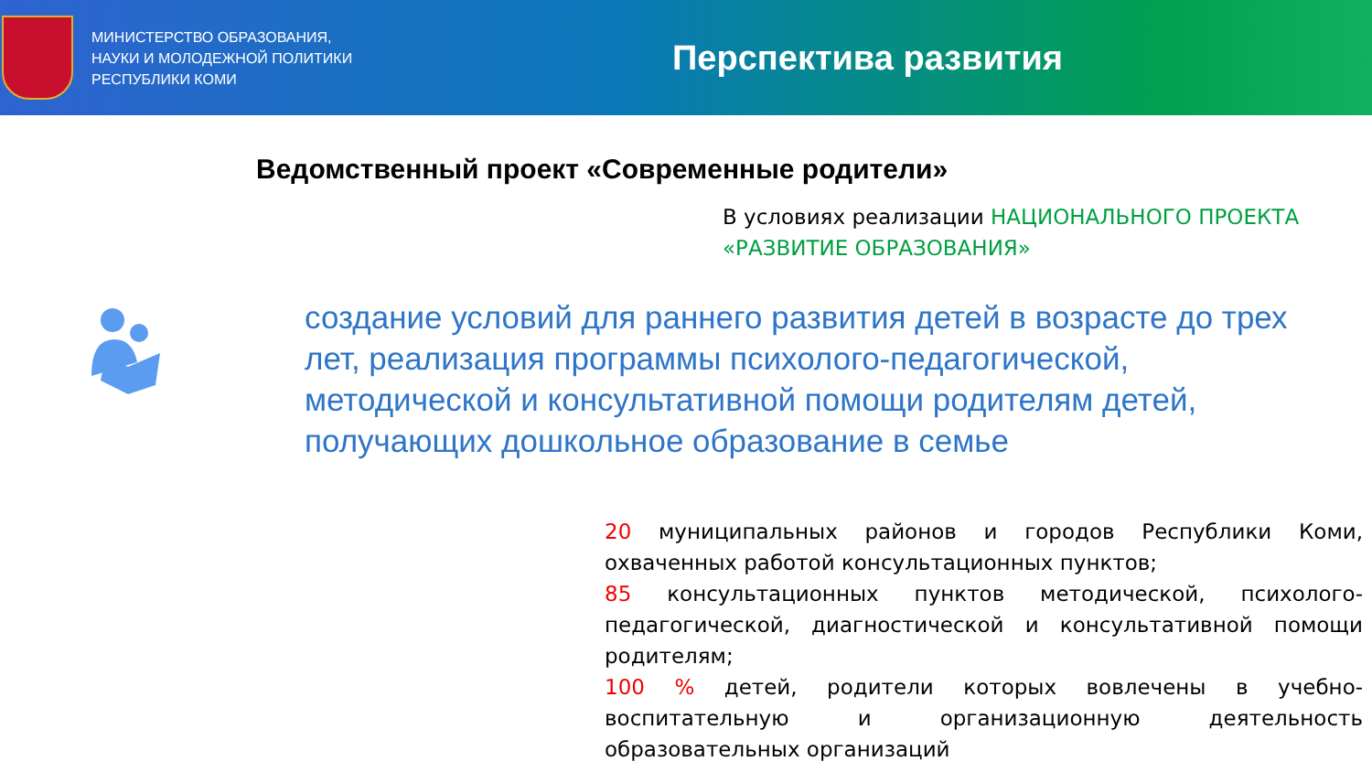МИНИСТЕРСТВО ОБРАЗОВАНИЯ,
НАУКИ И МОЛОДЕЖНОЙ ПОЛИТИКИ
РЕСПУБЛИКИ КОМИ
Перспектива развития
Ведомственный проект «Современные родители»
В условиях реализации НАЦИОНАЛЬНОГО ПРОЕКТА «РАЗВИТИЕ ОБРАЗОВАНИЯ»
создание условий для раннего развития детей в возрасте до трех лет, реализация программы психолого-педагогической, методической и консультативной помощи родителям детей, получающих дошкольное образование в семье
20 муниципальных районов и городов Республики Коми, охваченных работой консультационных пунктов;
85 консультационных пунктов методической, психолого-педагогической, диагностической и консультативной помощи родителям;
100 % детей, родители которых вовлечены в учебно-воспитательную и организационную деятельность образовательных организаций